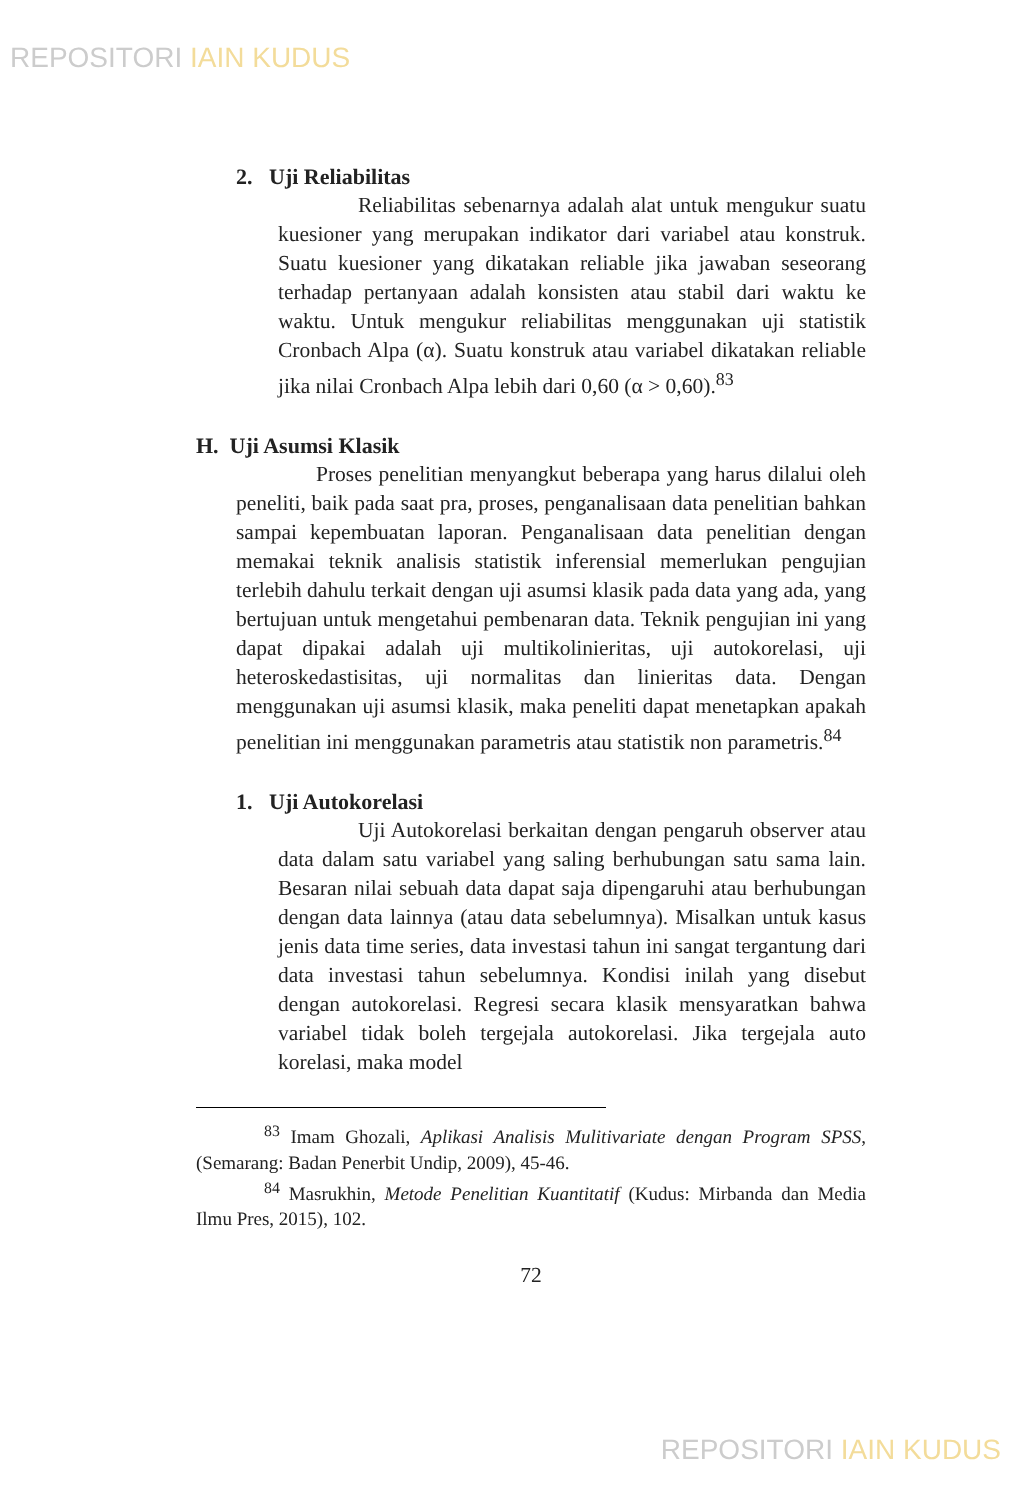REPOSITORI IAIN KUDUS
2. Uji Reliabilitas
Reliabilitas sebenarnya adalah alat untuk mengukur suatu kuesioner yang merupakan indikator dari variabel atau konstruk. Suatu kuesioner yang dikatakan reliable jika jawaban seseorang terhadap pertanyaan adalah konsisten atau stabil dari waktu ke waktu. Untuk mengukur reliabilitas menggunakan uji statistik Cronbach Alpa (α). Suatu konstruk atau variabel dikatakan reliable jika nilai Cronbach Alpa lebih dari 0,60 (α > 0,60).<sup>83</sup>
H. Uji Asumsi Klasik
Proses penelitian menyangkut beberapa yang harus dilalui oleh peneliti, baik pada saat pra, proses, penganalisaan data penelitian bahkan sampai kepembuatan laporan. Penganalisaan data penelitian dengan memakai teknik analisis statistik inferensial memerlukan pengujian terlebih dahulu terkait dengan uji asumsi klasik pada data yang ada, yang bertujuan untuk mengetahui pembenaran data. Teknik pengujian ini yang dapat dipakai adalah uji multikolinieritas, uji autokorelasi, uji heteroskedastisitas, uji normalitas dan linieritas data. Dengan menggunakan uji asumsi klasik, maka peneliti dapat menetapkan apakah penelitian ini menggunakan parametris atau statistik non parametris.<sup>84</sup>
1. Uji Autokorelasi
Uji Autokorelasi berkaitan dengan pengaruh observer atau data dalam satu variabel yang saling berhubungan satu sama lain. Besaran nilai sebuah data dapat saja dipengaruhi atau berhubungan dengan data lainnya (atau data sebelumnya). Misalkan untuk kasus jenis data time series, data investasi tahun ini sangat tergantung dari data investasi tahun sebelumnya. Kondisi inilah yang disebut dengan autokorelasi. Regresi secara klasik mensyaratkan bahwa variabel tidak boleh tergejala autokorelasi. Jika tergejala auto korelasi, maka model
<sup>83</sup> Imam Ghozali, Aplikasi Analisis Mulitivariate dengan Program SPSS, (Semarang: Badan Penerbit Undip, 2009), 45-46.
<sup>84</sup> Masrukhin, Metode Penelitian Kuantitatif (Kudus: Mirbanda dan Media Ilmu Pres, 2015), 102.
72
REPOSITORI IAIN KUDUS